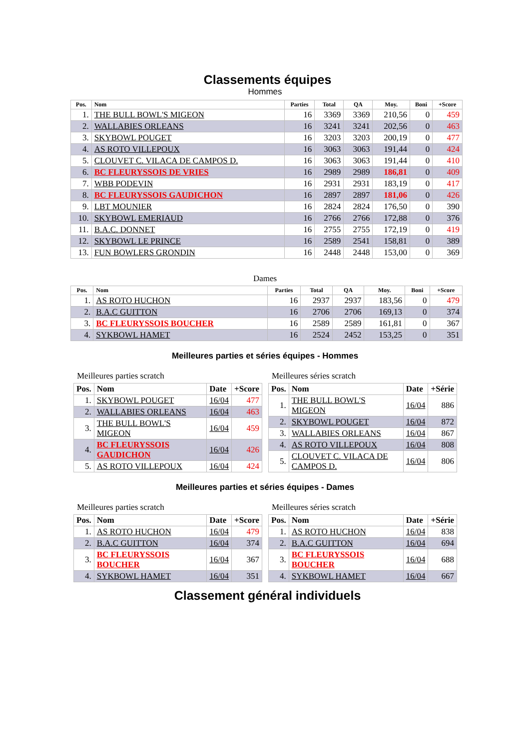Classements équipes
Hommes
| Pos. | Nom | Parties | Total | QA | Moy. | Boni | +Score |
| --- | --- | --- | --- | --- | --- | --- | --- |
| 1. | THE BULL BOWL'S MIGEON | 16 | 3369 | 3369 | 210,56 | 0 | 459 |
| 2. | WALLABIES ORLEANS | 16 | 3241 | 3241 | 202,56 | 0 | 463 |
| 3. | SKYBOWL POUGET | 16 | 3203 | 3203 | 200,19 | 0 | 477 |
| 4. | AS ROTO VILLEPOUX | 16 | 3063 | 3063 | 191,44 | 0 | 424 |
| 5. | CLOUVET C. VILACA DE CAMPOS D. | 16 | 3063 | 3063 | 191,44 | 0 | 410 |
| 6. | BC FLEURYSSOIS DE VRIES | 16 | 2989 | 2989 | 186,81 | 0 | 409 |
| 7. | WBB PODEVIN | 16 | 2931 | 2931 | 183,19 | 0 | 417 |
| 8. | BC FLEURYSSOIS GAUDICHON | 16 | 2897 | 2897 | 181,06 | 0 | 426 |
| 9. | LBT MOUNIER | 16 | 2824 | 2824 | 176,50 | 0 | 390 |
| 10. | SKYBOWL EMERIAUD | 16 | 2766 | 2766 | 172,88 | 0 | 376 |
| 11. | B.A.C. DONNET | 16 | 2755 | 2755 | 172,19 | 0 | 419 |
| 12. | SKYBOWL LE PRINCE | 16 | 2589 | 2541 | 158,81 | 0 | 389 |
| 13. | FUN BOWLERS GRONDIN | 16 | 2448 | 2448 | 153,00 | 0 | 369 |
Dames
| Pos. | Nom | Parties | Total | QA | Moy. | Boni | +Score |
| --- | --- | --- | --- | --- | --- | --- | --- |
| 1. | AS ROTO HUCHON | 16 | 2937 | 2937 | 183,56 | 0 | 479 |
| 2. | B.A.C GUITTON | 16 | 2706 | 2706 | 169,13 | 0 | 374 |
| 3. | BC FLEURYSSOIS BOUCHER | 16 | 2589 | 2589 | 161,81 | 0 | 367 |
| 4. | SYKBOWL HAMET | 16 | 2524 | 2452 | 153,25 | 0 | 351 |
Meilleures parties et séries équipes - Hommes
Meilleures parties scratch
| Pos. | Nom | Date | +Score |
| --- | --- | --- | --- |
| 1. | SKYBOWL POUGET | 16/04 | 477 |
| 2. | WALLABIES ORLEANS | 16/04 | 463 |
| 3. | THE BULL BOWL'S MIGEON | 16/04 | 459 |
| 4. | BC FLEURYSSOIS GAUDICHON | 16/04 | 426 |
| 5. | AS ROTO VILLEPOUX | 16/04 | 424 |
Meilleures séries scratch
| Pos. | Nom | Date | +Série |
| --- | --- | --- | --- |
| 1. | THE BULL BOWL'S MIGEON | 16/04 | 886 |
| 2. | SKYBOWL POUGET | 16/04 | 872 |
| 3. | WALLABIES ORLEANS | 16/04 | 867 |
| 4. | AS ROTO VILLEPOUX | 16/04 | 808 |
| 5. | CLOUVET C. VILACA DE CAMPOS D. | 16/04 | 806 |
Meilleures parties et séries équipes - Dames
Meilleures parties scratch
| Pos. | Nom | Date | +Score |
| --- | --- | --- | --- |
| 1. | AS ROTO HUCHON | 16/04 | 479 |
| 2. | B.A.C GUITTON | 16/04 | 374 |
| 3. | BC FLEURYSSOIS BOUCHER | 16/04 | 367 |
| 4. | SYKBOWL HAMET | 16/04 | 351 |
Meilleures séries scratch
| Pos. | Nom | Date | +Série |
| --- | --- | --- | --- |
| 1. | AS ROTO HUCHON | 16/04 | 838 |
| 2. | B.A.C GUITTON | 16/04 | 694 |
| 3. | BC FLEURYSSOIS BOUCHER | 16/04 | 688 |
| 4. | SYKBOWL HAMET | 16/04 | 667 |
Classement général individuels